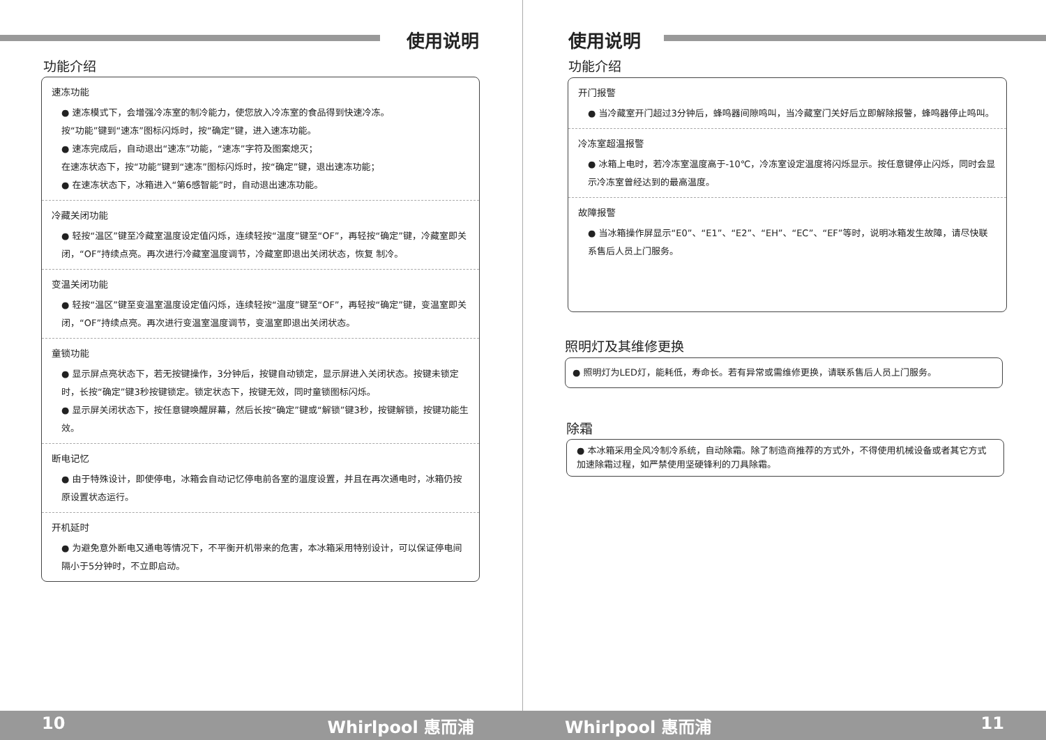使用说明
功能介绍
速冻功能
● 速冻模式下，会增强冷冻室的制冷能力，使您放入冷冻室的食品得到快速冷冻。
按“功能”键到“速冻”图标闪烁时，按“确定”键，进入速冻功能。
● 速冻完成后，自动退出“速冻”功能，“速冻”字符及图案熄灭；
在速冻状态下，按“功能”键到“速冻”图标闪烁时，按“确定”键，退出速冻功能；
● 在速冻状态下，冰箱进入“第6感智能”时，自动退出速冻功能。
冷藏关闭功能
● 轻按“温区”键至冷藏室温度设定值闪烁，连续轻按“温度”键至“OF”，再轻按“确定”键，冷藏室即关闭，“OF”持续点亮。再次进行冷藏室温度调节，冷藏室即退出关闭状态，恢复 制冷。
变温关闭功能
● 轻按“温区”键至变温室温度设定值闪烁，连续轻按“温度”键至“OF”，再轻按“确定”键，变温室即关闭，“OF”持续点亮。再次进行变温室温度调节，变温室即退出关闭状态。
童锁功能
● 显示屏点亮状态下，若无按键操作，3分钟后，按键自动锁定，显示屏进入关闭状态。按键未锁定时，长按“确定”键3秒按键锁定。锁定状态下，按键无效，同时童锁图标闪烁。
● 显示屏关闭状态下，按任意键唤醒屏幕，然后长按“确定”键或“解锁”键3秒，按键解锁，按键功能生效。
断电记忆
● 由于特殊设计，即使停电，冰箱会自动记忆停电前各室的温度设置，并且在再次通电时，冰箱仍按原设置状态运行。
开机延时
● 为避免意外断电又通电等情况下，不平衡开机带来的危害，本冰箱采用特别设计，可以保证停电间隔小于5分钟时，不立即启动。
使用说明
功能介绍
开门报警
● 当冷藏室开门超过3分钟后，蜂鸣器间隙鸣叫，当冷藏室门关好后立即解除报警，蜂鸣器停止鸣叫。
冷冻室超温报警
● 冰箱上电时，若冷冻室温度高于-10℃，冷冻室设定温度将闪烁显示。按任意键停止闪烁，同时会显示冷冻室曾经达到的最高温度。
故障报警
● 当冰箱操作屏显示“E0”、“E1”、“E2”、“EH”、“EC”、“EF”等时，说明冰箱发生故障，请尽快联系售后人员上门服务。
照明灯及其维修更换
● 照明灯为LED灯，能耗低，寿命长。若有异常或需维修更换，请联系售后人员上门服务。
除霜
● 本冰箱采用全风冷制冷系统，自动除霜。除了制造商推荐的方式外，不得使用机械设备或者其它方式加速除霜过程，如严禁使用坚硬锋利的刀具除霜。
10 Whirlpool 惠而浦 Whirlpool 惠而浦 11